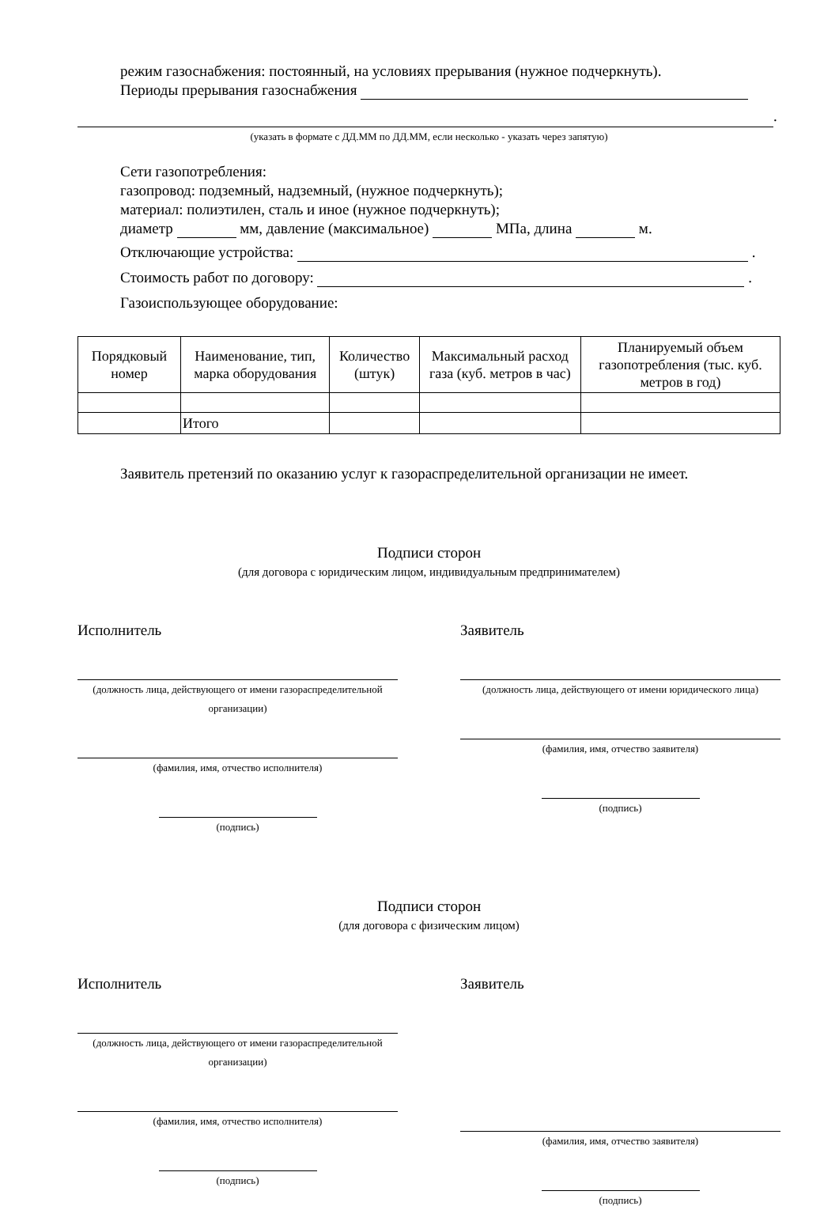режим газоснабжения: постоянный, на условиях прерывания (нужное подчеркнуть).
Периоды прерывания газоснабжения
.
(указать в формате с ДД.ММ по ДД.ММ, если несколько - указать через запятую)
Сети газопотребления:
газопровод: подземный, надземный, (нужное подчеркнуть);
материал: полиэтилен, сталь и иное (нужное подчеркнуть);
диаметр мм, давление (максимальное) МПа, длина м.
Отключающие устройства: .
Стоимость работ по договору: .
Газоиспользующее оборудование:
| Порядковый номер | Наименование, тип, марка оборудования | Количество (штук) | Максимальный расход газа (куб. метров в час) | Планируемый объем газопотребления (тыс. куб. метров в год) |
| --- | --- | --- | --- | --- |
| | Итого | | | |
Заявитель претензий по оказанию услуг к газораспределительной организации не имеет.
Подписи сторон
(для договора с юридическим лицом, индивидуальным предпринимателем)
Исполнитель
(должность лица, действующего от имени газораспределительной организации)
(фамилия, имя, отчество исполнителя)
(подпись)
Заявитель
(должность лица, действующего от имени юридического лица)
(фамилия, имя, отчество заявителя)
(подпись)
Подписи сторон
(для договора с физическим лицом)
Исполнитель
(должность лица, действующего от имени газораспределительной организации)
(фамилия, имя, отчество исполнителя)
(подпись)
Заявитель
(фамилия, имя, отчество заявителя)
(подпись)